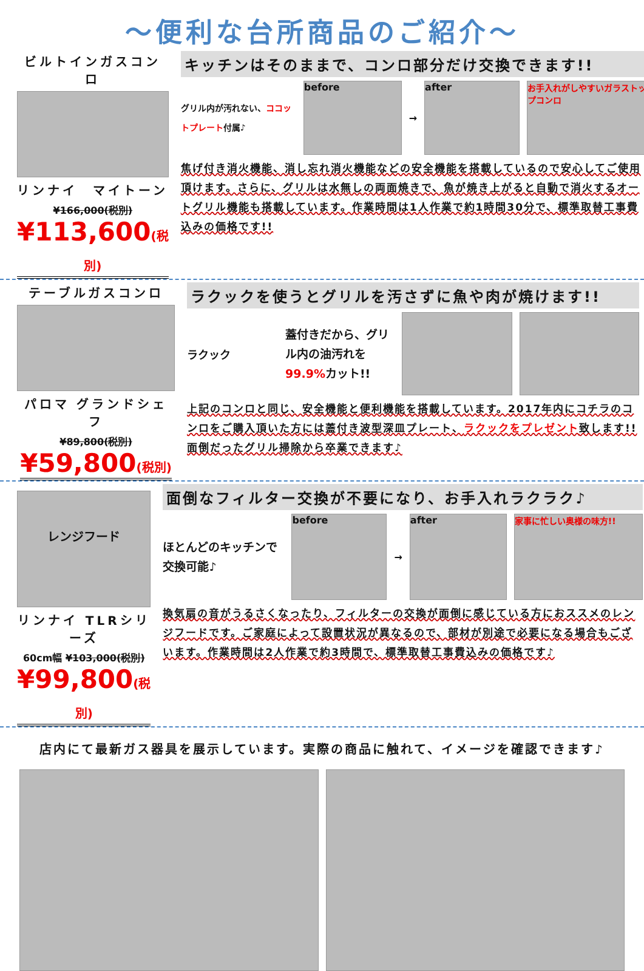～便利な台所商品のご紹介～
ビルトインガスコンロ
リンナイ　マイトーン
¥166,000(税別)
¥113,600(税別)
キッチンはそのままで、コンロ部分だけ交換できます!!
グリル内が汚れない、ココットプレート付属♪
before
→
after
お手入れがしやすいガラストップコンロ
焦げ付き消火機能、消し忘れ消火機能などの安全機能を搭載しているので安心してご使用頂けます。さらに、グリルは水無しの両面焼きで、魚が焼き上がると自動で消火するオートグリル機能も搭載しています。作業時間は1人作業で約1時間30分で、標準取替工事費込みの価格です!!
テーブルガスコンロ
パロマ グランドシェフ
¥89,800(税別)
¥59,800(税別)
ラクックを使うとグリルを汚さずに魚や肉が焼けます!!
ラクック
蓋付きだから、グリル内の油汚れを99.9% カット!!
上記のコンロと同じ、安全機能と便利機能を搭載しています。2017年内にコチラのコンロをご購入頂いた方には蓋付き波型深皿プレート、ラクックをプレゼント致します!!面倒だったグリル掃除から卒業できます♪
レンジフード
リンナイ TLRシリーズ
60cm幅 ¥103,000(税別)
¥99,800(税別)
面倒なフィルター交換が不要になり、お手入れラクラク♪
ほとんどのキッチンで交換可能♪
before
→
after 家事に忙しい奥様の味方!!
換気扇の音がうるさくなったり、フィルターの交換が面倒に感じている方におススメのレンジフードです。ご家庭によって設置状況が異なるので、部材が別途で必要になる場合もございます。作業時間は2人作業で約3時間で、標準取替工事費込みの価格です♪
店内にて最新ガス器具を展示しています。実際の商品に触れて、イメージを確認できます♪